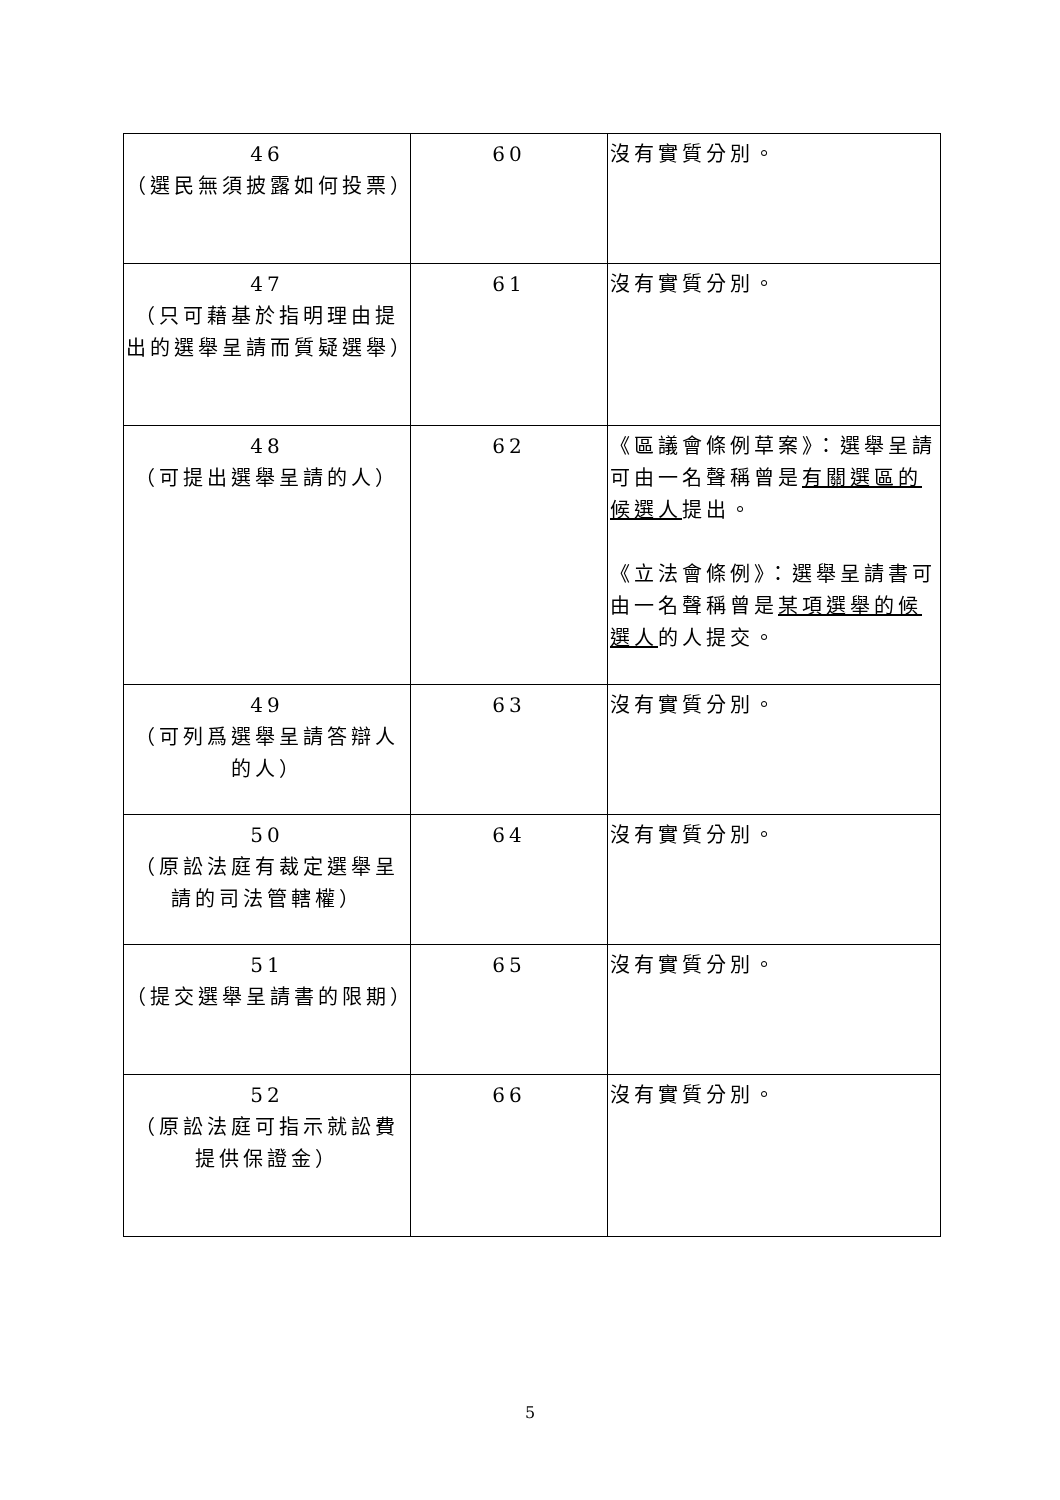| 46 （選民無須披露如何投票） | 60 | 沒有實質分別。 |
| 47 （只可藉基於指明理由提出的選舉呈請而質疑選舉） | 61 | 沒有實質分別。 |
| 48 （可提出選舉呈請的人） | 62 | 《區議會條例草案》：選舉呈請可由一名聲稱曾是 有關選區的候選人 提出。 《立法會條例》：選舉呈請書可由一名聲稱曾是 某項選舉的候選人 的人提交。 |
| 49 （可列爲選舉呈請答辯人的人） | 63 | 沒有實質分別。 |
| 50 （原訟法庭有裁定選舉呈請的司法管轄權） | 64 | 沒有實質分別。 |
| 51 （提交選舉呈請書的限期） | 65 | 沒有實質分別。 |
| 52 （原訟法庭可指示就訟費提供保證金） | 66 | 沒有實質分別。 |
5